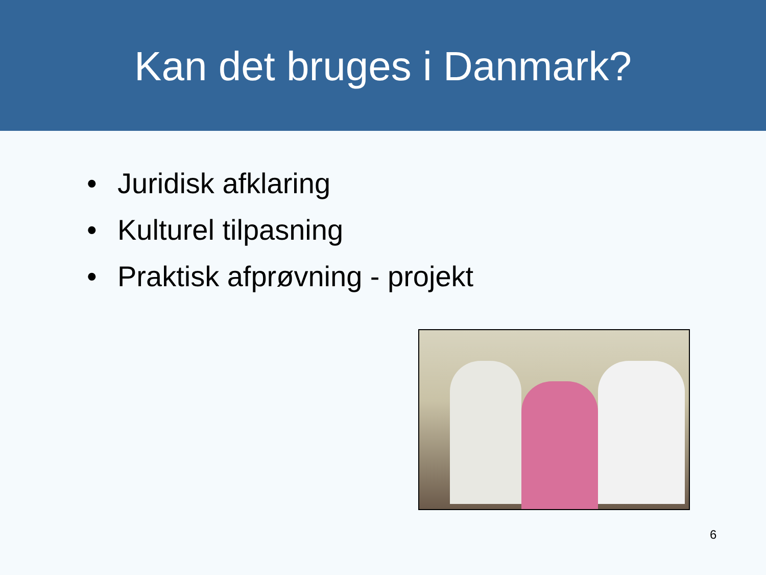Kan det bruges i Danmark?
• Juridisk afklaring
• Kulturel tilpasning
• Praktisk afprøvning - projekt
6